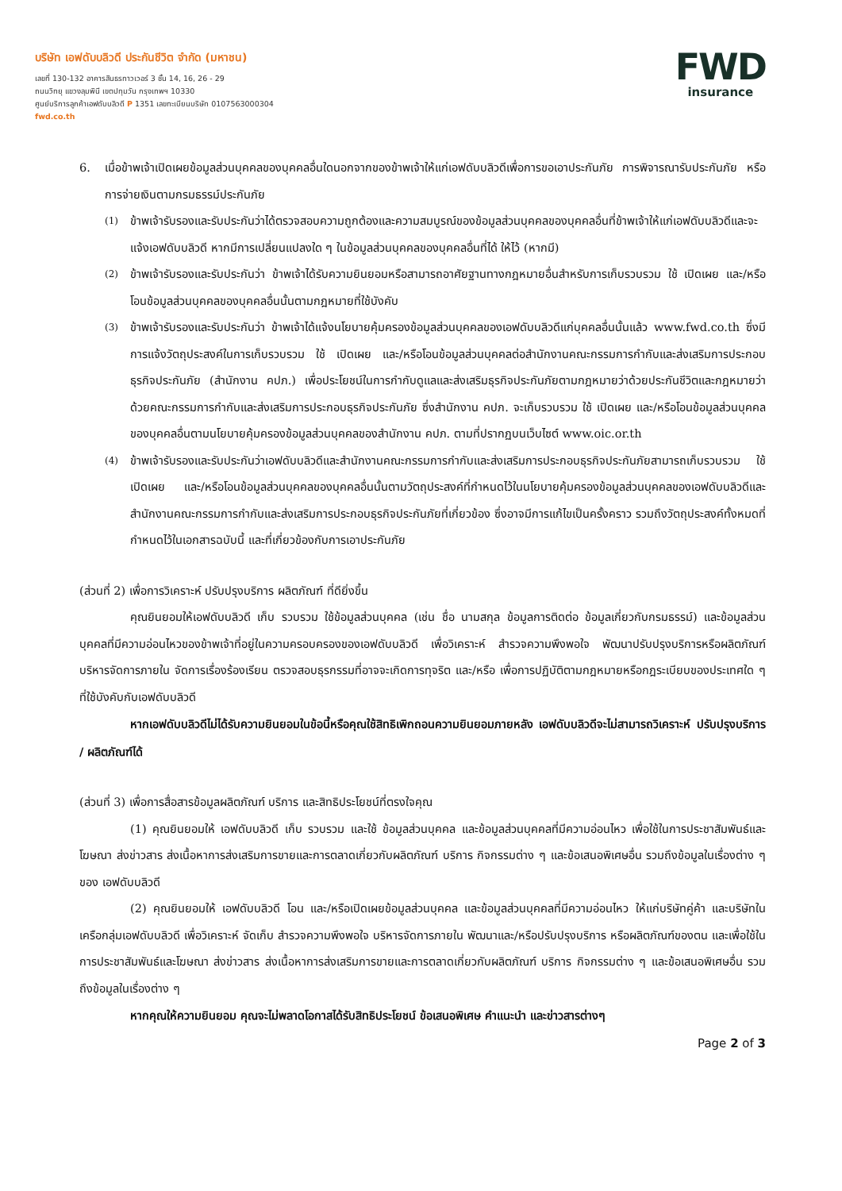บริษัท เอฟดับบลิวดี ประกันชีวิต จำกัด (มหาชน)
เลขที่ 130-132 อาคารสินธรทาวเวอร์ 3 ชั้น 14, 16, 26 - 29
ถนนวิทยุ แขวงลุมพินี เขตปทุมวัน กรุงเทพฯ 10330
ศูนย์บริการลูกค้าเอฟดับบลิวดี P 1351 เลขทะเบียนบริษัท 0107563000304
fwd.co.th
FWD
insurance
6. เมื่อข้าพเจ้าเปิดเผยข้อมูลส่วนบุคคลของบุคคลอื่นใดนอกจากของข้าพเจ้าให้แก่เอฟดับบลิวดีเพื่อการขอเอาประกันภัย การพิจารณารับประกันภัย หรือการจ่ายเงินตามกรมธรรม์ประกันภัย
(1)
ข้าพเจ้ารับรองและรับประกันว่าได้ตรวจสอบความถูกต้องและความสมบูรณ์ของข้อมูลส่วนบุคคลของบุคคลอื่นที่ข้าพเจ้าให้แก่เอฟดับบลิวดีและจะแจ้งเอฟดับบลิวดี หากมีการเปลี่ยนแปลงใด ๆ ในข้อมูลส่วนบุคคลของบุคคลอื่นที่ได้ ให้ไว้ (หากมี)
(2)
ข้าพเจ้ารับรองและรับประกันว่า ข้าพเจ้าได้รับความยินยอมหรือสามารถอาศัยฐานทางกฎหมายอื่นสำหรับการเก็บรวบรวม ใช้ เปิดเผย และ/หรือโอนข้อมูลส่วนบุคคลของบุคคลอื่นนั้นตามกฎหมายที่ใช้บังคับ
(3)
ข้าพเจ้ารับรองและรับประกันว่า ข้าพเจ้าได้แจ้งนโยบายคุ้มครองข้อมูลส่วนบุคคลของเอฟดับบลิวดีแก่บุคคลอื่นนั้นแล้ว www.fwd.co.th ซึ่งมีการแจ้งวัตถุประสงค์ในการเก็บรวบรวม ใช้ เปิดเผย และ/หรือโอนข้อมูลส่วนบุคคลต่อสำนักงานคณะกรรมการกำกับและส่งเสริมการประกอบธุรกิจประกันภัย (สำนักงาน คปภ.) เพื่อประโยชน์ในการกำกับดูแลและส่งเสริมธุรกิจประกันภัยตามกฎหมายว่าด้วยประกันชีวิตและกฎหมายว่าด้วยคณะกรรมการกำกับและส่งเสริมการประกอบธุรกิจประกันภัย ซึ่งสำนักงาน คปภ. จะเก็บรวบรวม ใช้ เปิดเผย และ/หรือโอนข้อมูลส่วนบุคคลของบุคคลอื่นตามนโยบายคุ้มครองข้อมูลส่วนบุคคลของสำนักงาน คปภ. ตามที่ปรากฏบนเว็บไซต์ www.oic.or.th
(4)
ข้าพเจ้ารับรองและรับประกันว่าเอฟดับบลิวดีและสำนักงานคณะกรรมการกำกับและส่งเสริมการประกอบธุรกิจประกันภัยสามารถเก็บรวบรวม ใช้ เปิดเผย และ/หรือโอนข้อมูลส่วนบุคคลของบุคคลอื่นนั้นตามวัตถุประสงค์ที่กำหนดไว้ในนโยบายคุ้มครองข้อมูลส่วนบุคคลของเอฟดับบลิวดีและสำนักงานคณะกรรมการกำกับและส่งเสริมการประกอบธุรกิจประกันภัยที่เกี่ยวข้อง ซึ่งอาจมีการแก้ไขเป็นครั้งคราว รวมถึงวัตถุประสงค์ทั้งหมดที่กำหนดไว้ในเอกสารฉบับนี้ และที่เกี่ยวข้องกับการเอาประกันภัย
(ส่วนที่ 2) เพื่อการวิเคราะห์ ปรับปรุงบริการ ผลิตภัณฑ์ ที่ดียิ่งขึ้น
คุณยินยอมให้เอฟดับบลิวดี เก็บ รวบรวม ใช้ข้อมูลส่วนบุคคล (เช่น ชื่อ นามสกุล ข้อมูลการติดต่อ ข้อมูลเกี่ยวกับกรมธรรม์) และข้อมูลส่วนบุคคลที่มีความอ่อนไหวของข้าพเจ้าที่อยู่ในความครอบครองของเอฟดับบลิวดี เพื่อวิเคราะห์ สำรวจความพึงพอใจ พัฒนาปรับปรุงบริการหรือผลิตภัณฑ์ บริหารจัดการภายใน จัดการเรื่องร้องเรียน ตรวจสอบธุรกรรมที่อาจจะเกิดการทุจริต และ/หรือ เพื่อการปฏิบัติตามกฎหมายหรือกฎระเบียบของประเทศใด ๆ ที่ใช้บังคับกับเอฟดับบลิวดี
หากเอฟดับบลิวดีไม่ได้รับความยินยอมในข้อนี้หรือคุณใช้สิทธิเพิกถอนความยินยอมภายหลัง เอฟดับบลิวดีจะไม่สามารถวิเคราะห์ ปรับปรุงบริการ / ผลิตภัณฑ์ได้
(ส่วนที่ 3) เพื่อการสื่อสารข้อมูลผลิตภัณฑ์ บริการ และสิทธิประโยชน์ที่ตรงใจคุณ
(1) คุณยินยอมให้ เอฟดับบลิวดี เก็บ รวบรวม และใช้ ข้อมูลส่วนบุคคล และข้อมูลส่วนบุคคลที่มีความอ่อนไหว เพื่อใช้ในการประชาสัมพันธ์และโฆษณา ส่งข่าวสาร ส่งเนื้อหาการส่งเสริมการขายและการตลาดเกี่ยวกับผลิตภัณฑ์ บริการ กิจกรรมต่าง ๆ และข้อเสนอพิเศษอื่น รวมถึงข้อมูลในเรื่องต่าง ๆ ของ เอฟดับบลิวดี
(2) คุณยินยอมให้ เอฟดับบลิวดี โอน และ/หรือเปิดเผยข้อมูลส่วนบุคคล และข้อมูลส่วนบุคคลที่มีความอ่อนไหว ให้แก่บริษัทคู่ค้า และบริษัทในเครือกลุ่มเอฟดับบลิวดี เพื่อวิเคราะห์ จัดเก็บ สำรวจความพึงพอใจ บริหารจัดการภายใน พัฒนาและ/หรือปรับปรุงบริการ หรือผลิตภัณฑ์ของตน และเพื่อใช้ในการประชาสัมพันธ์และโฆษณา ส่งข่าวสาร ส่งเนื้อหาการส่งเสริมการขายและการตลาดเกี่ยวกับผลิตภัณฑ์ บริการ กิจกรรมต่าง ๆ และข้อเสนอพิเศษอื่น รวมถึงข้อมูลในเรื่องต่าง ๆ
หากคุณให้ความยินยอม คุณจะไม่พลาดโอกาสได้รับสิทธิประโยชน์ ข้อเสนอพิเศษ คำแนะนำ และข่าวสารต่างๆ
Page 2 of 3